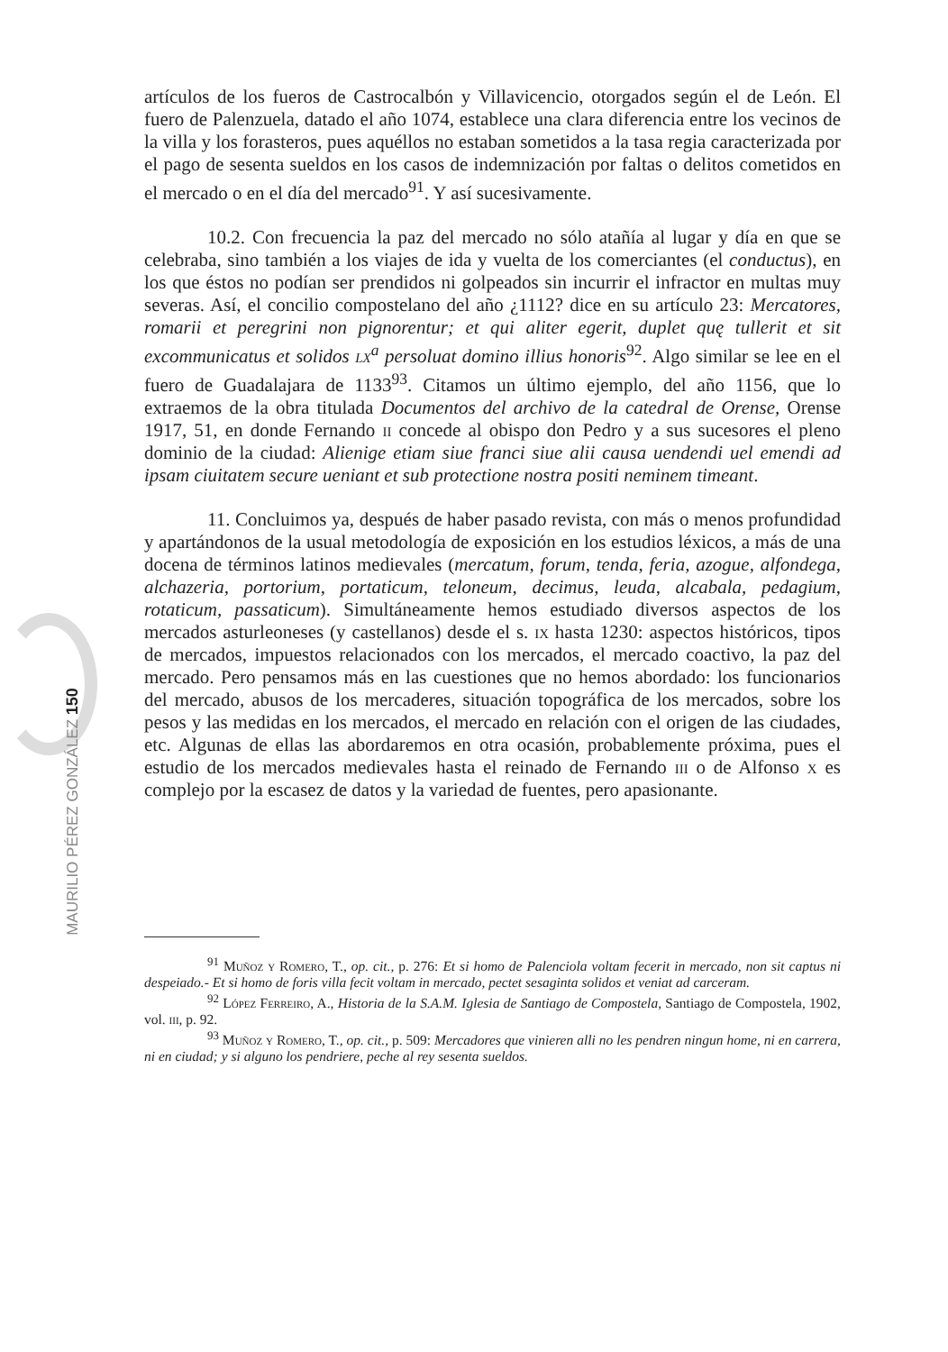artículos de los fueros de Castrocalbón y Villavicencio, otorgados según el de León. El fuero de Palenzuela, datado el año 1074, establece una clara diferencia entre los vecinos de la villa y los forasteros, pues aquéllos no estaban sometidos a la tasa regia caracterizada por el pago de sesenta sueldos en los casos de indemnización por faltas o delitos cometidos en el mercado o en el día del mercado<sup>91</sup>. Y así sucesivamente.
10.2. Con frecuencia la paz del mercado no sólo atañía al lugar y día en que se celebraba, sino también a los viajes de ida y vuelta de los comerciantes (el conductus), en los que éstos no podían ser prendidos ni golpeados sin incurrir el infractor en multas muy severas. Así, el concilio compostelano del año ¿1112? dice en su artículo 23: Mercatores, romarii et peregrini non pignorentur; et qui aliter egerit, duplet quę tullerit et sit excommunicatus et solidos lx<sup>a</sup> persoluat domino illius honoris<sup>92</sup>. Algo similar se lee en el fuero de Guadalajara de 1133<sup>93</sup>. Citamos un último ejemplo, del año 1156, que lo extraemos de la obra titulada Documentos del archivo de la catedral de Orense, Orense 1917, 51, en donde Fernando ii concede al obispo don Pedro y a sus sucesores el pleno dominio de la ciudad: Alienige etiam siue franci siue alii causa uendendi uel emendi ad ipsam ciuitatem secure ueniant et sub protectione nostra positi neminem timeant.
11. Concluimos ya, después de haber pasado revista, con más o menos profundidad y apartándonos de la usual metodología de exposición en los estudios léxicos, a más de una docena de términos latinos medievales (mercatum, forum, tenda, feria, azogue, alfondega, alchazeria, portorium, portaticum, teloneum, decimus, leuda, alcabala, pedagium, rotaticum, passaticum). Simultáneamente hemos estudiado diversos aspectos de los mercados asturleoneses (y castellanos) desde el s. ix hasta 1230: aspectos históricos, tipos de mercados, impuestos relacionados con los mercados, el mercado coactivo, la paz del mercado. Pero pensamos más en las cuestiones que no hemos abordado: los funcionarios del mercado, abusos de los mercaderes, situación topográfica de los mercados, sobre los pesos y las medidas en los mercados, el mercado en relación con el origen de las ciudades, etc. Algunas de ellas las abordaremos en otra ocasión, probablemente próxima, pues el estudio de los mercados medievales hasta el reinado de Fernando iii o de Alfonso x es complejo por la escasez de datos y la variedad de fuentes, pero apasionante.
<sup>91</sup> Muñoz y Romero, T., op. cit., p. 276: Et si homo de Palenciola voltam fecerit in mercado, non sit captus ni despeiado.- Et si homo de foris villa fecit voltam in mercado, pectet sesaginta solidos et veniat ad carceram.
<sup>92</sup> López Ferreiro, A., Historia de la S.A.M. Iglesia de Santiago de Compostela, Santiago de Compostela, 1902, vol. iii, p. 92.
<sup>93</sup> Muñoz y Romero, T., op. cit., p. 509: Mercadores que vinieren alli no les pendren ningun home, ni en carrera, ni en ciudad; y si alguno los pendriere, peche al rey sesenta sueldos.
MAURILIO PÉREZ GONZÁLEZ 150